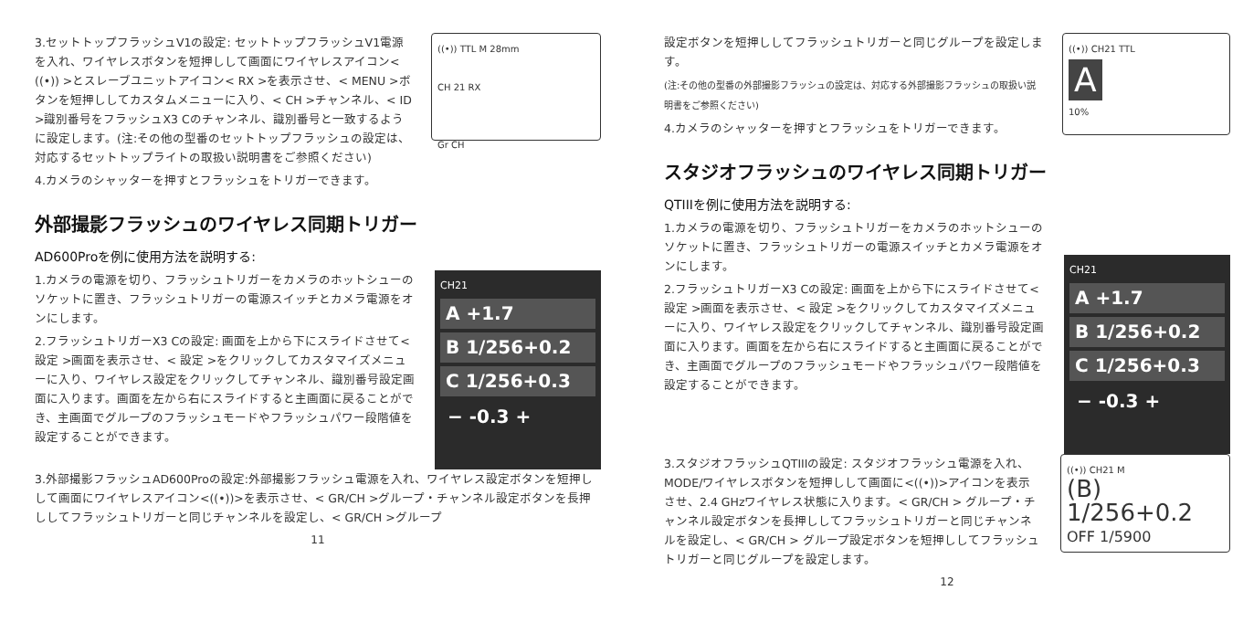3.セットトップフラッシュV1の設定: セットトップフラッシュV1電源を入れ、ワイヤレスボタンを短押しして画面にワイヤレスアイコン< ((•)) >とスレーブユニットアイコン< RX >を表示させ、< MENU >ボタンを短押ししてカスタムメニューに入り、< CH >チャンネル、< ID >識別番号をフラッシュX3 Cのチャンネル、識別番号と一致するように設定します。(注:その他の型番のセットトップフラッシュの設定は、対応するセットトップライトの取扱い説明書をご参照ください)
4.カメラのシャッターを押すとフラッシュをトリガーできます。
((•)) TTL M 28mm
CH 21 RX
Gr CH
外部撮影フラッシュのワイヤレス同期トリガー
AD600Proを例に使用方法を説明する:
1.カメラの電源を切り、フラッシュトリガーをカメラのホットシューのソケットに置き、フラッシュトリガーの電源スイッチとカメラ電源をオンにします。
2.フラッシュトリガーX3 Cの設定: 画面を上から下にスライドさせて< 設定 >画面を表示させ、< 設定 >をクリックしてカスタマイズメニューに入り、ワイヤレス設定をクリックしてチャンネル、識別番号設定画面に入ります。画面を左から右にスライドすると主画面に戻ることができ、主画面でグループのフラッシュモードやフラッシュパワー段階値を設定することができます。
CH21
A +1.7
B 1/256+0.2
C 1/256+0.3
− -0.3 +
3.外部撮影フラッシュAD600Proの設定:外部撮影フラッシュ電源を入れ、ワイヤレス設定ボタンを短押しして画面にワイヤレスアイコン<((•))>を表示させ、< GR/CH >グループ・チャンネル設定ボタンを長押ししてフラッシュトリガーと同じチャンネルを設定し、< GR/CH >グループ
11
設定ボタンを短押ししてフラッシュトリガーと同じグループを設定します。
(注:その他の型番の外部撮影フラッシュの設定は、対応する外部撮影フラッシュの取扱い説明書をご参照ください)
4.カメラのシャッターを押すとフラッシュをトリガーできます。
((•)) CH21 TTL
A
10%
スタジオフラッシュのワイヤレス同期トリガー
QTIIIを例に使用方法を説明する:
1.カメラの電源を切り、フラッシュトリガーをカメラのホットシューのソケットに置き、フラッシュトリガーの電源スイッチとカメラ電源をオンにします。
2.フラッシュトリガーX3 Cの設定: 画面を上から下にスライドさせて< 設定 >画面を表示させ、< 設定 >をクリックしてカスタマイズメニューに入り、ワイヤレス設定をクリックしてチャンネル、識別番号設定画面に入ります。画面を左から右にスライドすると主画面に戻ることができ、主画面でグループのフラッシュモードやフラッシュパワー段階値を設定することができます。
CH21
A +1.7
B 1/256+0.2
C 1/256+0.3
− -0.3 +
3.スタジオフラッシュQTIIIの設定: スタジオフラッシュ電源を入れ、MODE/ワイヤレスボタンを短押しして画面に<((•))>アイコンを表示させ、2.4 GHzワイヤレス状態に入ります。< GR/CH > グループ・チャンネル設定ボタンを長押ししてフラッシュトリガーと同じチャンネルを設定し、< GR/CH > グループ設定ボタンを短押ししてフラッシュトリガーと同じグループを設定します。
((•)) CH21 M
(B) 1/256+0.2
OFF 1/5900
12